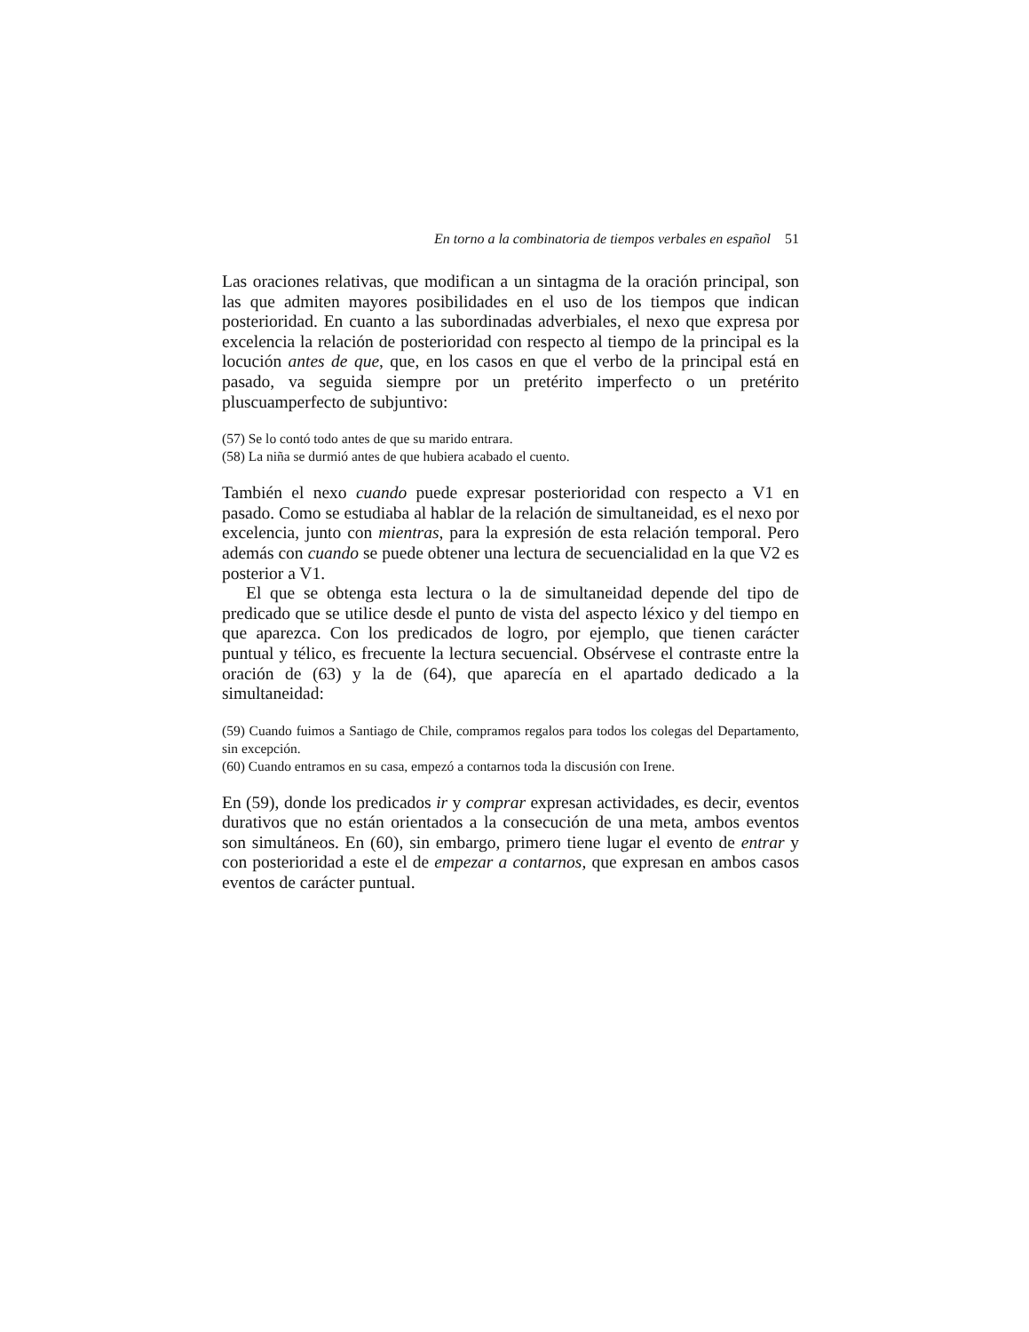En torno a la combinatoria de tiempos verbales en español 51
Las oraciones relativas, que modifican a un sintagma de la oración principal, son las que admiten mayores posibilidades en el uso de los tiempos que indican posterioridad. En cuanto a las subordinadas adverbiales, el nexo que expresa por excelencia la relación de posterioridad con respecto al tiempo de la principal es la locución antes de que, que, en los casos en que el verbo de la principal está en pasado, va seguida siempre por un pretérito imperfecto o un pretérito pluscuamperfecto de subjuntivo:
(57) Se lo contó todo antes de que su marido entrara.
(58) La niña se durmió antes de que hubiera acabado el cuento.
También el nexo cuando puede expresar posterioridad con respecto a V1 en pasado. Como se estudiaba al hablar de la relación de simultaneidad, es el nexo por excelencia, junto con mientras, para la expresión de esta relación temporal. Pero además con cuando se puede obtener una lectura de secuencialidad en la que V2 es posterior a V1.
El que se obtenga esta lectura o la de simultaneidad depende del tipo de predicado que se utilice desde el punto de vista del aspecto léxico y del tiempo en que aparezca. Con los predicados de logro, por ejemplo, que tienen carácter puntual y télico, es frecuente la lectura secuencial. Obsérvese el contraste entre la oración de (63) y la de (64), que aparecía en el apartado dedicado a la simultaneidad:
(59) Cuando fuimos a Santiago de Chile, compramos regalos para todos los colegas del Departamento, sin excepción.
(60) Cuando entramos en su casa, empezó a contarnos toda la discusión con Irene.
En (59), donde los predicados ir y comprar expresan actividades, es decir, eventos durativos que no están orientados a la consecución de una meta, ambos eventos son simultáneos. En (60), sin embargo, primero tiene lugar el evento de entrar y con posterioridad a este el de empezar a contarnos, que expresan en ambos casos eventos de carácter puntual.